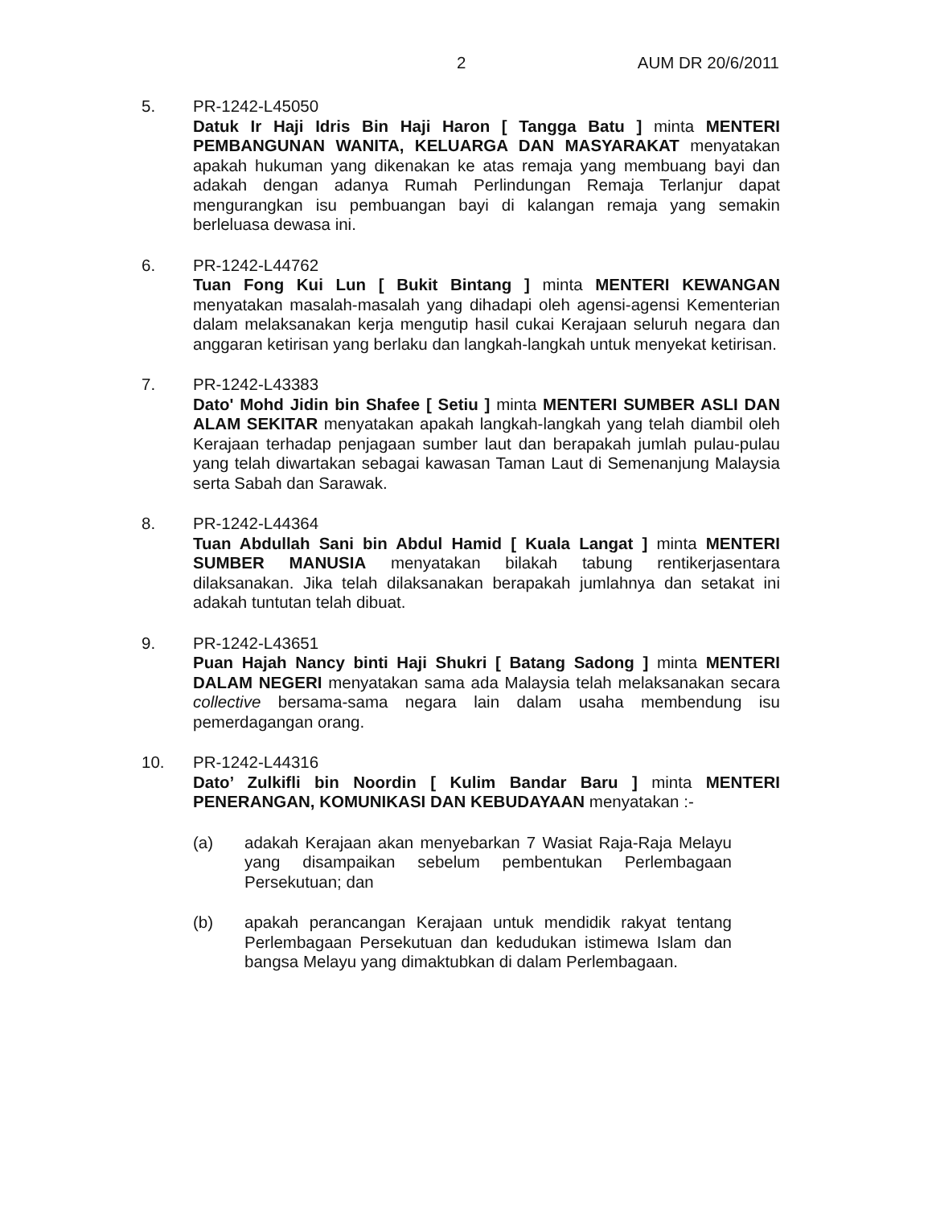2 AUM DR 20/6/2011
5. PR-1242-L45050
Datuk Ir Haji Idris Bin Haji Haron [ Tangga Batu ] minta MENTERI PEMBANGUNAN WANITA, KELUARGA DAN MASYARAKAT menyatakan apakah hukuman yang dikenakan ke atas remaja yang membuang bayi dan adakah dengan adanya Rumah Perlindungan Remaja Terlanjur dapat mengurangkan isu pembuangan bayi di kalangan remaja yang semakin berleluasa dewasa ini.
6. PR-1242-L44762
Tuan Fong Kui Lun [ Bukit Bintang ] minta MENTERI KEWANGAN menyatakan masalah-masalah yang dihadapi oleh agensi-agensi Kementerian dalam melaksanakan kerja mengutip hasil cukai Kerajaan seluruh negara dan anggaran ketirisan yang berlaku dan langkah-langkah untuk menyekat ketirisan.
7. PR-1242-L43383
Dato' Mohd Jidin bin Shafee [ Setiu ] minta MENTERI SUMBER ASLI DAN ALAM SEKITAR menyatakan apakah langkah-langkah yang telah diambil oleh Kerajaan terhadap penjagaan sumber laut dan berapakah jumlah pulau-pulau yang telah diwartakan sebagai kawasan Taman Laut di Semenanjung Malaysia serta Sabah dan Sarawak.
8. PR-1242-L44364
Tuan Abdullah Sani bin Abdul Hamid [ Kuala Langat ] minta MENTERI SUMBER MANUSIA menyatakan bilakah tabung rentikerjasentara dilaksanakan. Jika telah dilaksanakan berapakah jumlahnya dan setakat ini adakah tuntutan telah dibuat.
9. PR-1242-L43651
Puan Hajah Nancy binti Haji Shukri [ Batang Sadong ] minta MENTERI DALAM NEGERI menyatakan sama ada Malaysia telah melaksanakan secara collective bersama-sama negara lain dalam usaha membendung isu pemerdagangan orang.
10. PR-1242-L44316
Dato’ Zulkifli bin Noordin [ Kulim Bandar Baru ] minta MENTERI PENERANGAN, KOMUNIKASI DAN KEBUDAYAAN menyatakan :-
(a) adakah Kerajaan akan menyebarkan 7 Wasiat Raja-Raja Melayu yang disampaikan sebelum pembentukan Perlembagaan Persekutuan; dan
(b) apakah perancangan Kerajaan untuk mendidik rakyat tentang Perlembagaan Persekutuan dan kedudukan istimewa Islam dan bangsa Melayu yang dimaktubkan di dalam Perlembagaan.